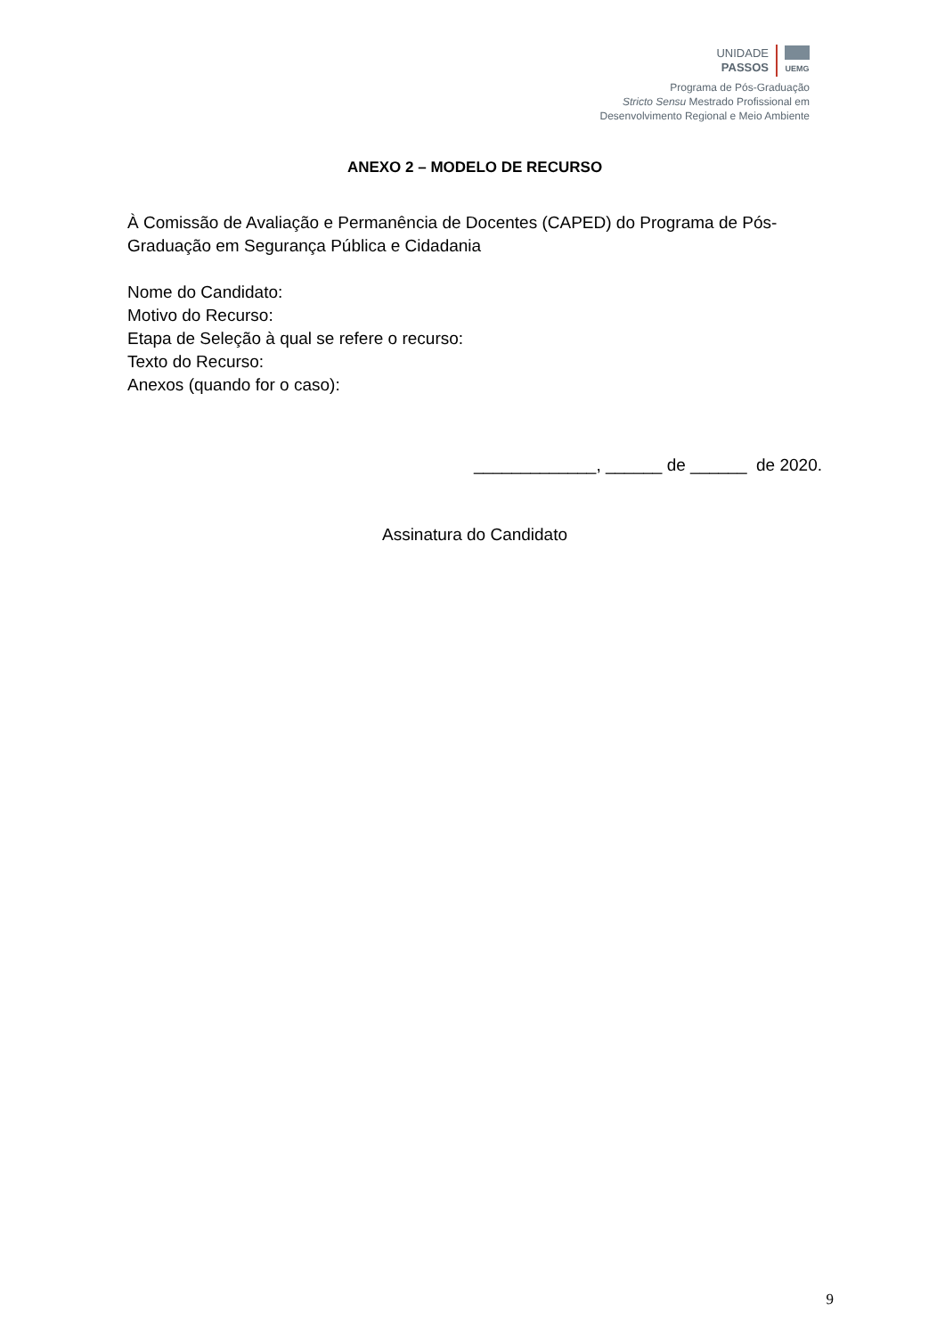UNIDADE
PASSOS
UEMG
Programa de Pós-Graduação
Stricto Sensu Mestrado Profissional em
Desenvolvimento Regional e Meio Ambiente
ANEXO 2 – MODELO DE RECURSO
À Comissão de Avaliação e Permanência de Docentes (CAPED) do Programa de Pós-Graduação em Segurança Pública e Cidadania
Nome do Candidato:
Motivo do Recurso:
Etapa de Seleção à qual se refere o recurso:
Texto do Recurso:
Anexos (quando for o caso):
_____________, ______ de ______ de 2020.
Assinatura do Candidato
9